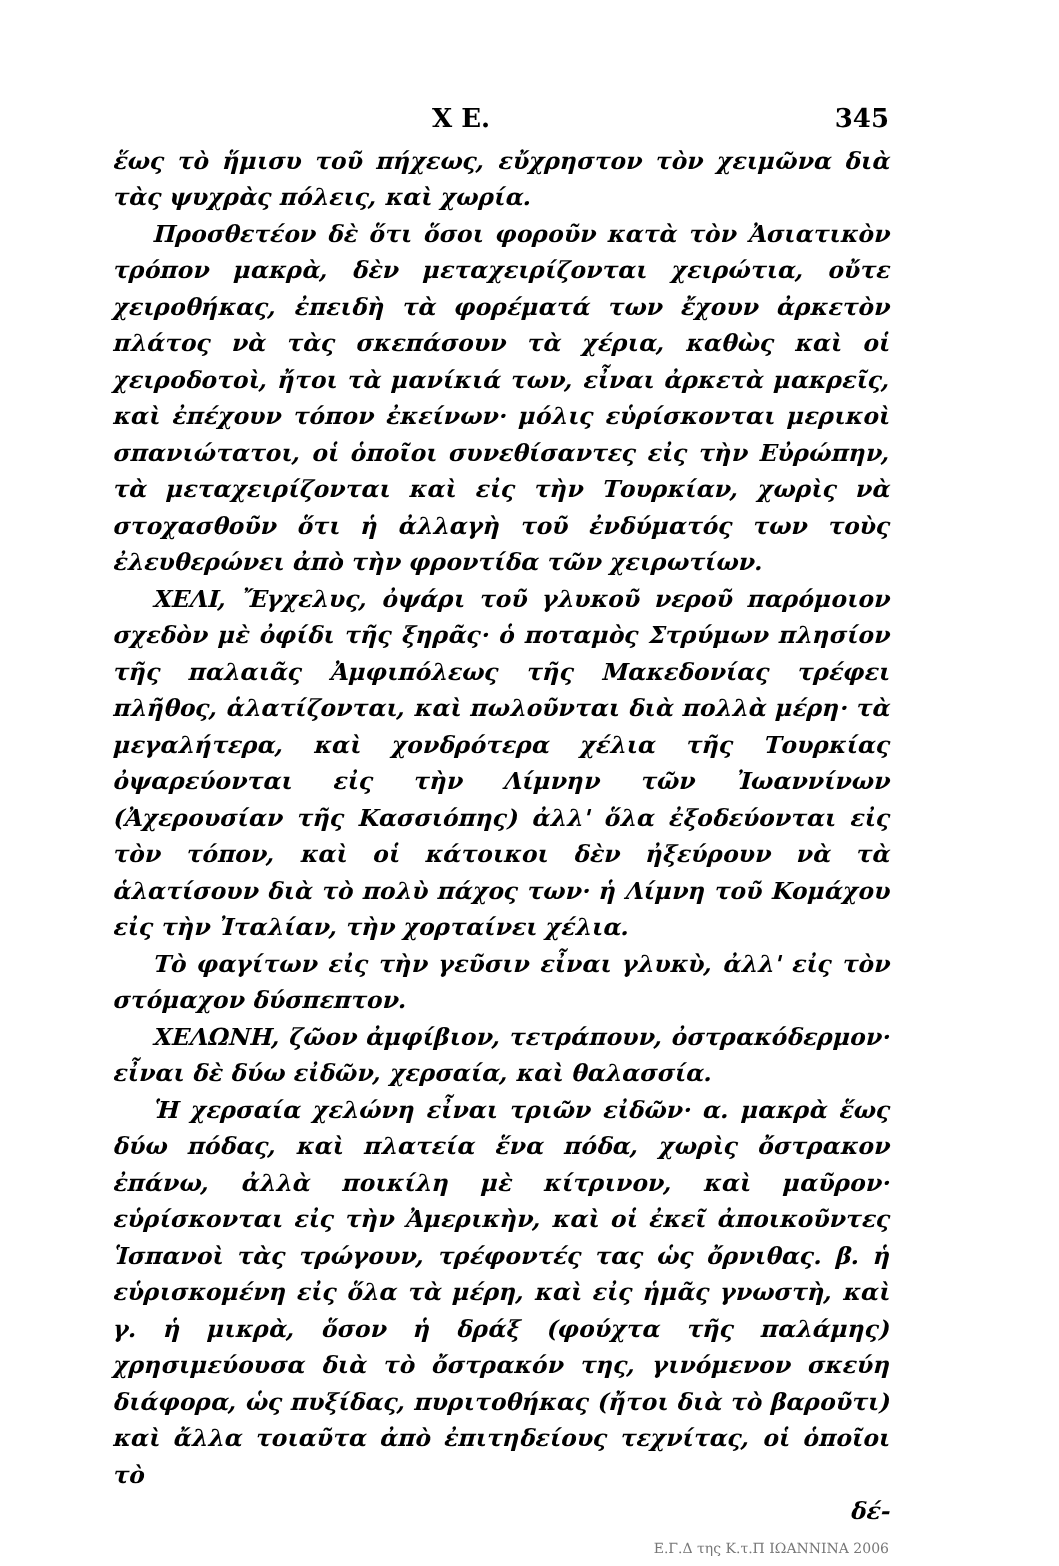Χ Ε. 345
ἕως τὸ ἥμισυ τοῦ πήχεως, εὔχρηστον τὸν χειμῶνα διὰ τὰς ψυχρὰς πόλεις, καὶ χωρία.
Προσθετέον δὲ ὅτι ὅσοι φοροῦν κατὰ τὸν Ἀσιατικὸν τρόπον μακρὰ, δὲν μεταχειρίζονται χειρώτια, οὔτε χειροθήκας, ἐπειδὴ τὰ φορέματά των ἔχουν ἀρκετὸν πλάτος νὰ τὰς σκεπάσουν τὰ χέρια, καθὼς καὶ οἱ χειροδοτοὶ, ἤτοι τὰ μανίκιά των, εἶναι ἀρκετὰ μακρεῖς, καὶ ἐπέχουν τόπον ἐκείνων· μόλις εὑρίσκονται μερικοὶ σπανιώτατοι, οἱ ὁποῖοι συνεθίσαντες εἰς τὴν Εὐρώπην, τὰ μεταχειρίζονται καὶ εἰς τὴν Τουρκίαν, χωρὶς νὰ στοχασθοῦν ὅτι ἡ ἀλλαγὴ τοῦ ἐνδύματός των τοὺς ἐλευθερώνει ἀπὸ τὴν φροντίδα τῶν χειρωτίων.
ΧΕΛΙ, Ἔγχελυς, ὀψάρι τοῦ γλυκοῦ νεροῦ παρόμοιον σχεδὸν μὲ ὀφίδι τῆς ξηρᾶς· ὁ ποταμὸς Στρύμων πλησίον τῆς παλαιᾶς Ἀμφιπόλεως τῆς Μακεδονίας τρέφει πλῆθος, ἁλατίζονται, καὶ πωλοῦνται διὰ πολλὰ μέρη· τὰ μεγαλήτερα, καὶ χονδρότερα χέλια τῆς Τουρκίας ὀψαρεύονται εἰς τὴν Λίμνην τῶν Ἰωαννίνων (Ἀχερουσίαν τῆς Κασσιόπης) ἀλλ' ὅλα ἐξοδεύονται εἰς τὸν τόπον, καὶ οἱ κάτοικοι δὲν ἠξεύρουν νὰ τὰ ἁλατίσουν διὰ τὸ πολὺ πάχος των· ἡ Λίμνη τοῦ Κομάχου εἰς τὴν Ἰταλίαν, τὴν χορταίνει χέλια.
Τὸ φαγίτων εἰς τὴν γεῦσιν εἶναι γλυκὺ, ἀλλ' εἰς τὸν στόμαχον δύσπεπτον.
ΧΕΛΩΝΗ, ζῶον ἀμφίβιον, τετράπουν, ὀστρακόδερμον· εἶναι δὲ δύω εἰδῶν, χερσαία, καὶ θαλασσία.
Ἡ χερσαία χελώνη εἶναι τριῶν εἰδῶν· α. μακρὰ ἕως δύω πόδας, καὶ πλατεία ἕνα πόδα, χωρὶς ὄστρακον ἐπάνω, ἀλλὰ ποικίλη μὲ κίτρινον, καὶ μαῦρον· εὑρίσκονται εἰς τὴν Ἀμερικὴν, καὶ οἱ ἐκεῖ ἀποικοῦντες Ἱσπανοὶ τὰς τρώγουν, τρέφοντές τας ὡς ὄρνιθας. β. ἡ εὑρισκομένη εἰς ὅλα τὰ μέρη, καὶ εἰς ἡμᾶς γνωστὴ, καὶ γ. ἡ μικρὰ, ὅσον ἡ δράξ (φούχτα τῆς παλάμης) χρησιμεύουσα διὰ τὸ ὄστρακόν της, γινόμενον σκεύη διάφορα, ὡς πυξίδας, πυριτοθήκας (ἤτοι διὰ τὸ βαροῦτι) καὶ ἄλλα τοιαῦτα ἀπὸ ἐπιτηδείους τεχνίτας, οἱ ὁποῖοι τὸ
δέ-
Ε.Γ.Δ της Κ.τ.Π ΙΩΑΝΝΙΝΑ 2006